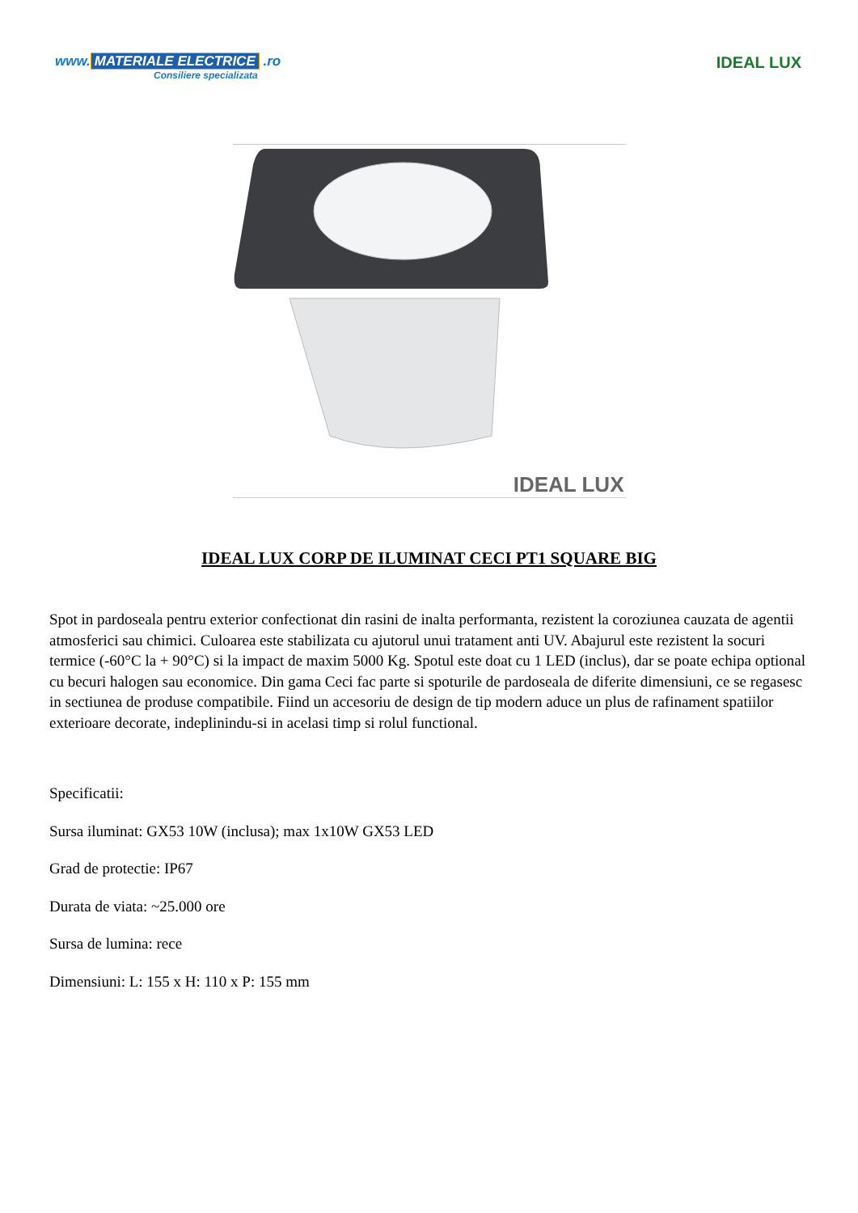www. MATERIALE ELECTRICE .ro
Consiliere specializata
IDEAL LUX
IDEAL LUX
IDEAL LUX CORP DE ILUMINAT CECI PT1 SQUARE BIG
Spot in pardoseala pentru exterior confectionat din rasini de inalta performanta, rezistent la coroziunea cauzata de agentii atmosferici sau chimici. Culoarea este stabilizata cu ajutorul unui tratament anti UV. Abajurul este rezistent la socuri termice (-60°C la + 90°C) si la impact de maxim 5000 Kg. Spotul este doat cu 1 LED (inclus), dar se poate echipa optional cu becuri halogen sau economice. Din gama Ceci fac parte si spoturile de pardoseala de diferite dimensiuni, ce se regasesc in sectiunea de produse compatibile. Fiind un accesoriu de design de tip modern aduce un plus de rafinament spatiilor exterioare decorate, indeplinindu-si in acelasi timp si rolul functional.
Specificatii:
Sursa iluminat: GX53 10W (inclusa); max 1x10W GX53 LED
Grad de protectie: IP67
Durata de viata: ~25.000 ore
Sursa de lumina: rece
Dimensiuni: L: 155 x H: 110 x P: 155 mm